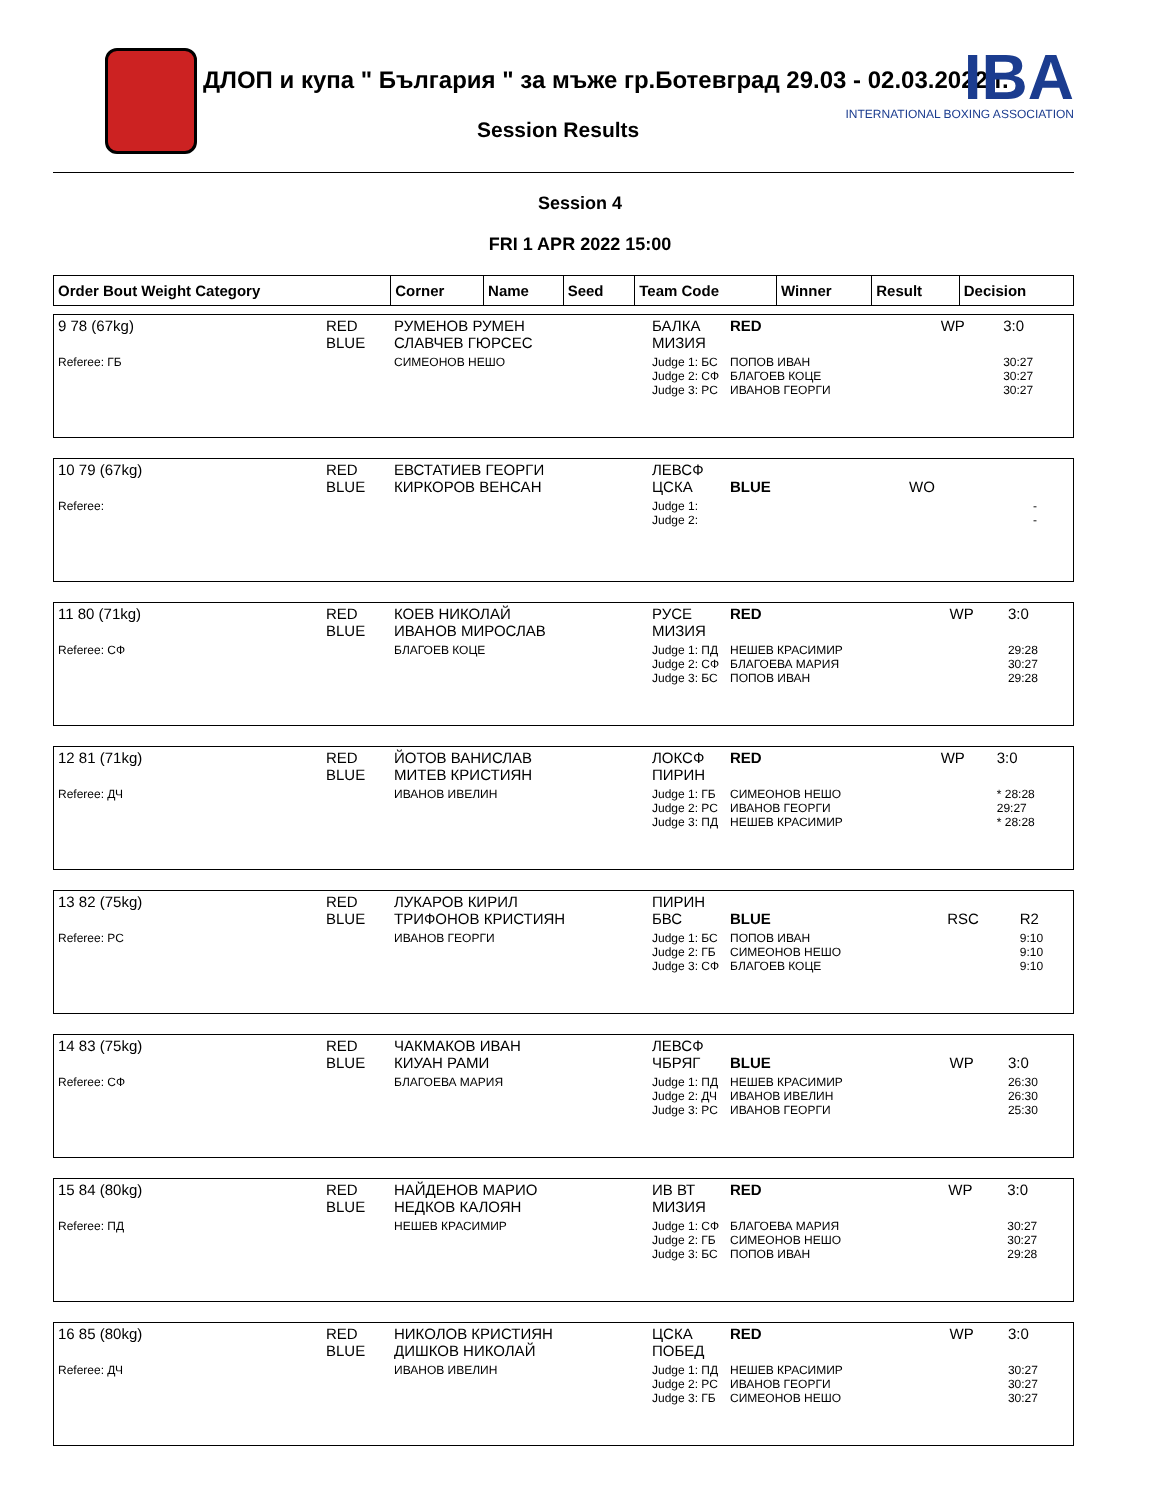ДЛОП и купа " България " за мъже гр.Ботевград 29.03 - 02.03.2022 г.
IBA
INTERNATIONAL BOXING ASSOCIATION
Session Results
Session 4
FRI 1 APR 2022 15:00
| Order Bout Weight Category | Corner | Name | Seed | Team Code | Winner | Result | Decision |
| --- | --- | --- | --- | --- | --- | --- | --- |
| 9 78 (67kg) | RED BLUE | РУМЕНОВ РУМЕН СЛАВЧЕВ ГЮРСЕС | БАЛКА МИЗИЯ | RED | WP | 3:0 |
| Referee: ГБ | | СИМЕОНОВ НЕШО | Judge 1: БС Judge 2: СФ Judge 3: РС | ПОПОВ ИВАН БЛАГОЕВ КОЦЕ ИВАНОВ ГЕОРГИ | | 30:27 30:27 30:27 |
| 10 79 (67kg) | RED BLUE | ЕВСТАТИЕВ ГЕОРГИ КИРКОРОВ ВЕНСАН | ЛЕВСФ ЦСКА | BLUE | WO | |
| Referee: | | | Judge 1: Judge 2: | | | - - |
| 11 80 (71kg) | RED BLUE | КОЕВ НИКОЛАЙ ИВАНОВ МИРОСЛАВ | РУСЕ МИЗИЯ | RED | WP | 3:0 |
| Referee: СФ | | БЛАГОЕВ КОЦЕ | Judge 1: ПД Judge 2: СФ Judge 3: БС | НЕШЕВ КРАСИМИР БЛАГОЕВА МАРИЯ ПОПОВ ИВАН | | 29:28 30:27 29:28 |
| 12 81 (71kg) | RED BLUE | ЙОТОВ ВАНИСЛАВ МИТЕВ КРИСТИЯН | ЛОКСФ ПИРИН | RED | WP | 3:0 |
| Referee: ДЧ | | ИВАНОВ ИВЕЛИН | Judge 1: ГБ Judge 2: РС Judge 3: ПД | СИМЕОНОВ НЕШО ИВАНОВ ГЕОРГИ НЕШЕВ КРАСИМИР | | * 28:28 29:27 * 28:28 |
| 13 82 (75kg) | RED BLUE | ЛУКАРОВ КИРИЛ ТРИФОНОВ КРИСТИЯН | ПИРИН БВС | BLUE | RSC | R2 |
| Referee: РС | | ИВАНОВ ГЕОРГИ | Judge 1: БС Judge 2: ГБ Judge 3: СФ | ПОПОВ ИВАН СИМЕОНОВ НЕШО БЛАГОЕВ КОЦЕ | | 9:10 9:10 9:10 |
| 14 83 (75kg) | RED BLUE | ЧАКМАКОВ ИВАН КИУАН РАМИ | ЛЕВСФ ЧБРЯГ | BLUE | WP | 3:0 |
| Referee: СФ | | БЛАГОЕВА МАРИЯ | Judge 1: ПД Judge 2: ДЧ Judge 3: РС | НЕШЕВ КРАСИМИР ИВАНОВ ИВЕЛИН ИВАНОВ ГЕОРГИ | | 26:30 26:30 25:30 |
| 15 84 (80kg) | RED BLUE | НАЙДЕНОВ МАРИО НЕДКОВ КАЛОЯН | ИВ ВТ МИЗИЯ | RED | WP | 3:0 |
| Referee: ПД | | НЕШЕВ КРАСИМИР | Judge 1: СФ Judge 2: ГБ Judge 3: БС | БЛАГОЕВА МАРИЯ СИМЕОНОВ НЕШО ПОПОВ ИВАН | | 30:27 30:27 29:28 |
| 16 85 (80kg) | RED BLUE | НИКОЛОВ КРИСТИЯН ДИШКОВ НИКОЛАЙ | ЦСКА ПОБЕД | RED | WP | 3:0 |
| Referee: ДЧ | | ИВАНОВ ИВЕЛИН | Judge 1: ПД Judge 2: РС Judge 3: ГБ | НЕШЕВ КРАСИМИР ИВАНОВ ГЕОРГИ СИМЕОНОВ НЕШО | | 30:27 30:27 30:27 |